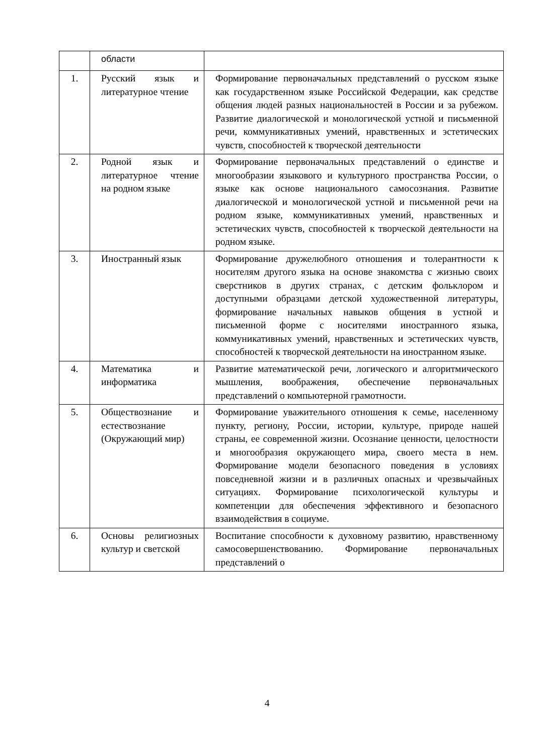| | области | |
| 1. | Русский язык и литературное чтение | Формирование первоначальных представлений о русском языке как государственном языке Российской Федерации, как средстве общения людей разных национальностей в России и за рубежом. Развитие диалогической и монологической устной и письменной речи, коммуникативных умений, нравственных и эстетических чувств, способностей к творческой деятельности |
| 2. | Родной язык и литературное чтение на родном языке | Формирование первоначальных представлений о единстве и многообразии языкового и культурного пространства России, о языке как основе национального самосознания. Развитие диалогической и монологической устной и письменной речи на родном языке, коммуникативных умений, нравственных и эстетических чувств, способностей к творческой деятельности на родном языке. |
| 3. | Иностранный язык | Формирование дружелюбного отношения и толерантности к носителям другого языка на основе знакомства с жизнью своих сверстников в других странах, с детским фольклором и доступными образцами детской художественной литературы, формирование начальных навыков общения в устной и письменной форме с носителями иностранного языка, коммуникативных умений, нравственных и эстетических чувств, способностей к творческой деятельности на иностранном языке. |
| 4. | Математика и информатика | Развитие математической речи, логического и алгоритмического мышления, воображения, обеспечение первоначальных представлений о компьютерной грамотности. |
| 5. | Обществознание и естествознание (Окружающий мир) | Формирование уважительного отношения к семье, населенному пункту, региону, России, истории, культуре, природе нашей страны, ее современной жизни. Осознание ценности, целостности и многообразия окружающего мира, своего места в нем. Формирование модели безопасного поведения в условиях повседневной жизни и в различных опасных и чрезвычайных ситуациях. Формирование психологической культуры и компетенции для обеспечения эффективного и безопасного взаимодействия в социуме. |
| 6. | Основы религиозных культур и светской | Воспитание способности к духовному развитию, нравственному самосовершенствованию. Формирование первоначальных представлений о |
4